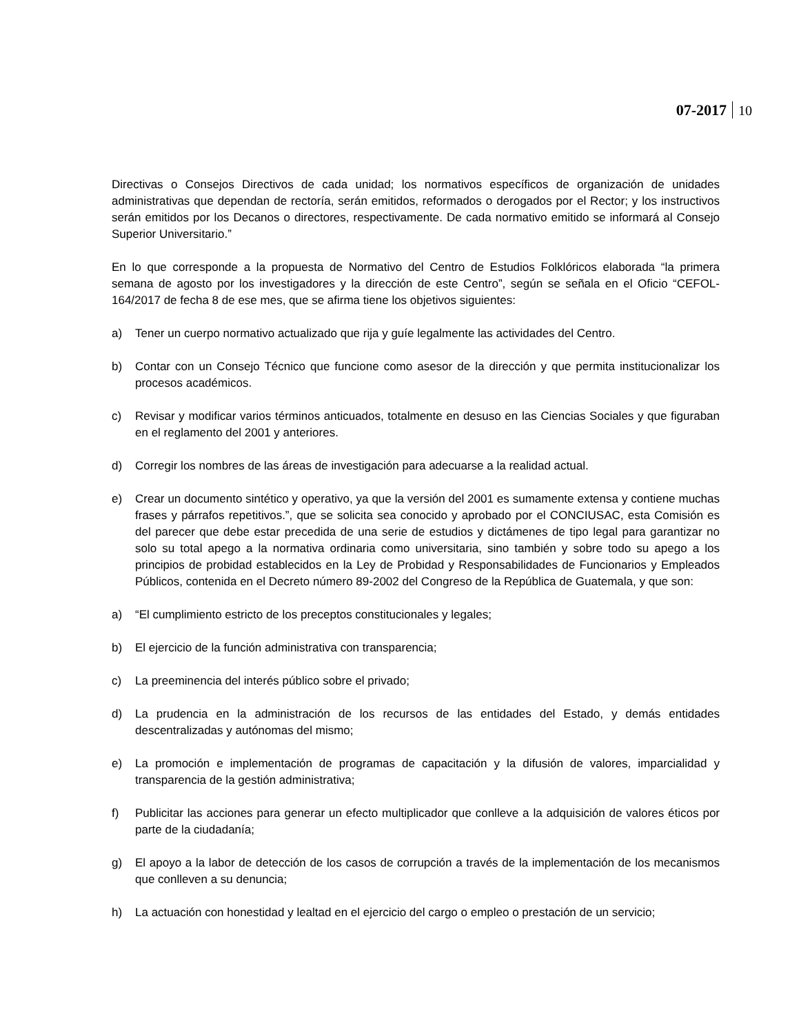07-2017 10
Directivas o Consejos Directivos de cada unidad; los normativos específicos de organización de unidades administrativas que dependan de rectoría, serán emitidos, reformados o derogados por el Rector; y los instructivos serán emitidos por los Decanos o directores, respectivamente. De cada normativo emitido se informará al Consejo Superior Universitario.”
En lo que corresponde a la propuesta de Normativo del Centro de Estudios Folklóricos elaborada “la primera semana de agosto por los investigadores y la dirección de este Centro”, según se señala en el Oficio “CEFOL-164/2017 de fecha 8 de ese mes, que se afirma tiene los objetivos siguientes:
a) Tener un cuerpo normativo actualizado que rija y guíe legalmente las actividades del Centro.
b) Contar con un Consejo Técnico que funcione como asesor de la dirección y que permita institucionalizar los procesos académicos.
c) Revisar y modificar varios términos anticuados, totalmente en desuso en las Ciencias Sociales y que figuraban en el reglamento del 2001 y anteriores.
d) Corregir los nombres de las áreas de investigación para adecuarse a la realidad actual.
e) Crear un documento sintético y operativo, ya que la versión del 2001 es sumamente extensa y contiene muchas frases y párrafos repetitivos.”, que se solicita sea conocido y aprobado por el CONCIUSAC, esta Comisión es del parecer que debe estar precedida de una serie de estudios y dictámenes de tipo legal para garantizar no solo su total apego a la normativa ordinaria como universitaria, sino también y sobre todo su apego a los principios de probidad establecidos en la Ley de Probidad y Responsabilidades de Funcionarios y Empleados Públicos, contenida en el Decreto número 89-2002 del Congreso de la República de Guatemala, y que son:
a) “El cumplimiento estricto de los preceptos constitucionales y legales;
b) El ejercicio de la función administrativa con transparencia;
c) La preeminencia del interés público sobre el privado;
d) La prudencia en la administración de los recursos de las entidades del Estado, y demás entidades descentralizadas y autónomas del mismo;
e) La promoción e implementación de programas de capacitación y la difusión de valores, imparcialidad y transparencia de la gestión administrativa;
f) Publicitar las acciones para generar un efecto multiplicador que conlleve a la adquisición de valores éticos por parte de la ciudadanía;
g) El apoyo a la labor de detección de los casos de corrupción a través de la implementación de los mecanismos que conlleven a su denuncia;
h) La actuación con honestidad y lealtad en el ejercicio del cargo o empleo o prestación de un servicio;